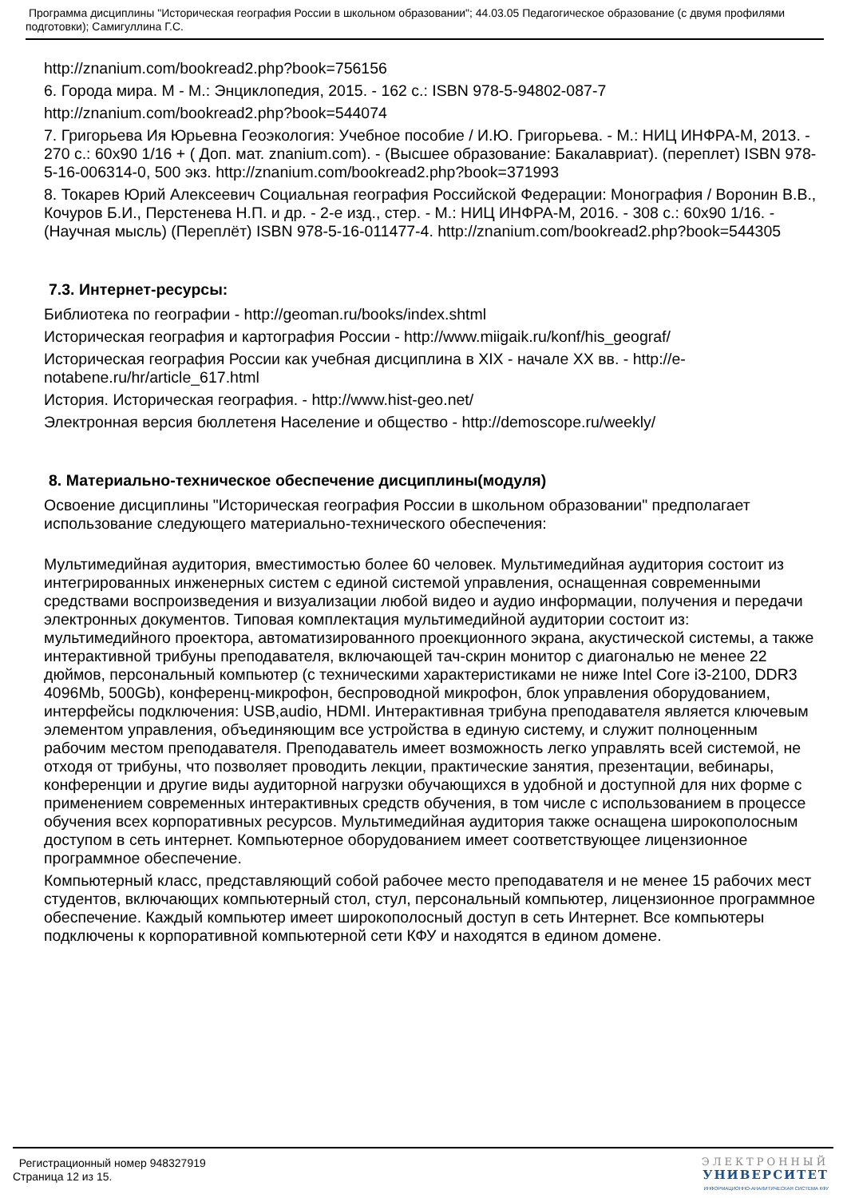Программа дисциплины "Историческая география России в школьном образовании"; 44.03.05 Педагогическое образование (с двумя профилями подготовки); Самигуллина Г.С.
http://znanium.com/bookread2.php?book=756156
6. Города мира. М - М.: Энциклопедия, 2015. - 162 с.: ISBN 978-5-94802-087-7
http://znanium.com/bookread2.php?book=544074
7. Григорьева Ия Юрьевна Геоэкология: Учебное пособие / И.Ю. Григорьева. - М.: НИЦ ИНФРА-М, 2013. - 270 с.: 60x90 1/16 + ( Доп. мат. znanium.com). - (Высшее образование: Бакалавриат). (переплет) ISBN 978-5-16-006314-0, 500 экз. http://znanium.com/bookread2.php?book=371993
8. Токарев Юрий Алексеевич Социальная география Российской Федерации: Монография / Воронин В.В., Кочуров Б.И., Перстенева Н.П. и др. - 2-е изд., стер. - М.: НИЦ ИНФРА-М, 2016. - 308 с.: 60x90 1/16. - (Научная мысль) (Переплёт) ISBN 978-5-16-011477-4. http://znanium.com/bookread2.php?book=544305
7.3. Интернет-ресурсы:
Библиотека по географии - http://geoman.ru/books/index.shtml
Историческая география и картография России - http://www.miigaik.ru/konf/his_geograf/
Историческая география России как учебная дисциплина в XIX - начале XX вв. - http://e-notabene.ru/hr/article_617.html
История. Историческая география. - http://www.hist-geo.net/
Электронная версия бюллетеня Население и общество - http://demoscope.ru/weekly/
8. Материально-техническое обеспечение дисциплины(модуля)
Освоение дисциплины "Историческая география России в школьном образовании" предполагает использование следующего материально-технического обеспечения:
Мультимедийная аудитория, вместимостью более 60 человек. Мультимедийная аудитория состоит из интегрированных инженерных систем с единой системой управления, оснащенная современными средствами воспроизведения и визуализации любой видео и аудио информации, получения и передачи электронных документов. Типовая комплектация мультимедийной аудитории состоит из: мультимедийного проектора, автоматизированного проекционного экрана, акустической системы, а также интерактивной трибуны преподавателя, включающей тач-скрин монитор с диагональю не менее 22 дюймов, персональный компьютер (с техническими характеристиками не ниже Intel Core i3-2100, DDR3 4096Mb, 500Gb), конференц-микрофон, беспроводной микрофон, блок управления оборудованием, интерфейсы подключения: USB,audio, HDMI. Интерактивная трибуна преподавателя является ключевым элементом управления, объединяющим все устройства в единую систему, и служит полноценным рабочим местом преподавателя. Преподаватель имеет возможность легко управлять всей системой, не отходя от трибуны, что позволяет проводить лекции, практические занятия, презентации, вебинары, конференции и другие виды аудиторной нагрузки обучающихся в удобной и доступной для них форме с применением современных интерактивных средств обучения, в том числе с использованием в процессе обучения всех корпоративных ресурсов. Мультимедийная аудитория также оснащена широкополосным доступом в сеть интернет. Компьютерное оборудованием имеет соответствующее лицензионное программное обеспечение.
Компьютерный класс, представляющий собой рабочее место преподавателя и не менее 15 рабочих мест студентов, включающих компьютерный стол, стул, персональный компьютер, лицензионное программное обеспечение. Каждый компьютер имеет широкополосный доступ в сеть Интернет. Все компьютеры подключены к корпоративной компьютерной сети КФУ и находятся в едином домене.
Регистрационный номер 948327919
Страница 12 из 15.
ЭЛЕКТРОННЫЙ
УНИВЕРСИТЕТ
ИНФОРМАЦИОННО-АНАЛИТИЧЕСКАЯ СИСТЕМА КФУ